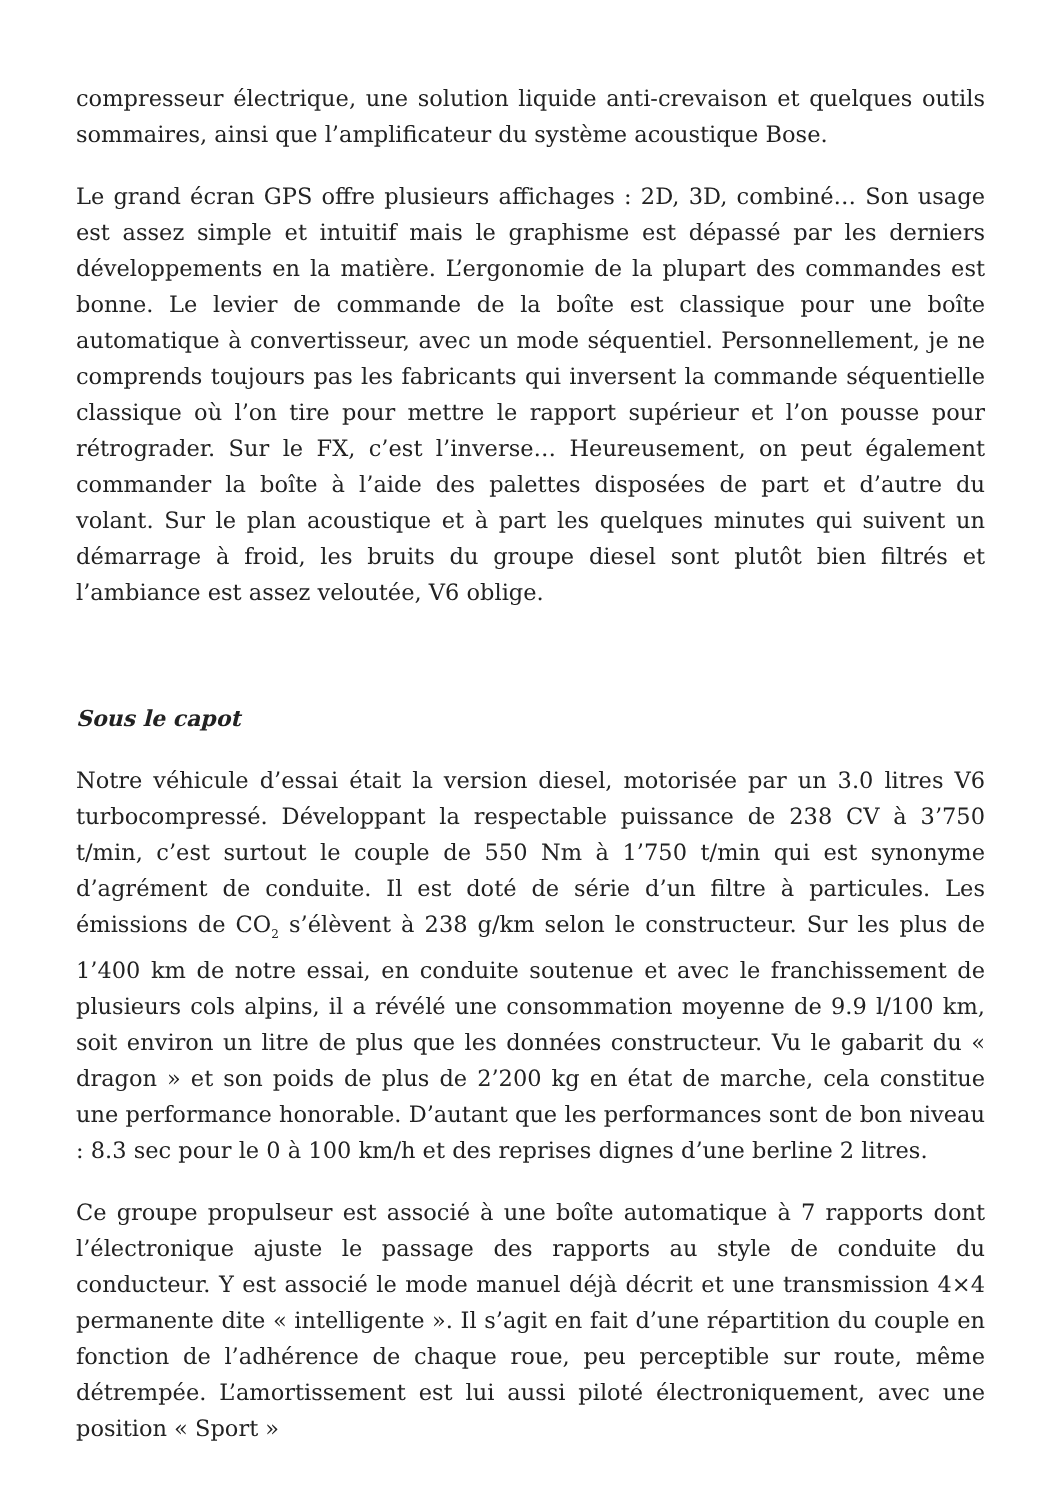compresseur électrique, une solution liquide anti-crevaison et quelques outils sommaires, ainsi que l’amplificateur du système acoustique Bose.
Le grand écran GPS offre plusieurs affichages : 2D, 3D, combiné… Son usage est assez simple et intuitif mais le graphisme est dépassé par les derniers développements en la matière. L’ergonomie de la plupart des commandes est bonne. Le levier de commande de la boîte est classique pour une boîte automatique à convertisseur, avec un mode séquentiel. Personnellement, je ne comprends toujours pas les fabricants qui inversent la commande séquentielle classique où l’on tire pour mettre le rapport supérieur et l’on pousse pour rétrograder. Sur le FX, c’est l’inverse… Heureusement, on peut également commander la boîte à l’aide des palettes disposées de part et d’autre du volant. Sur le plan acoustique et à part les quelques minutes qui suivent un démarrage à froid, les bruits du groupe diesel sont plutôt bien filtrés et l’ambiance est assez veloutée, V6 oblige.
Sous le capot
Notre véhicule d’essai était la version diesel, motorisée par un 3.0 litres V6 turbocompressé. Développant la respectable puissance de 238 CV à 3’750 t/min, c’est surtout le couple de 550 Nm à 1’750 t/min qui est synonyme d’agrément de conduite. Il est doté de série d’un filtre à particules. Les émissions de CO<sub>2</sub> s’élèvent à 238 g/km selon le constructeur. Sur les plus de 1’400 km de notre essai, en conduite soutenue et avec le franchissement de plusieurs cols alpins, il a révélé une consommation moyenne de 9.9 l/100 km, soit environ un litre de plus que les données constructeur. Vu le gabarit du « dragon » et son poids de plus de 2’200 kg en état de marche, cela constitue une performance honorable. D’autant que les performances sont de bon niveau : 8.3 sec pour le 0 à 100 km/h et des reprises dignes d’une berline 2 litres.
Ce groupe propulseur est associé à une boîte automatique à 7 rapports dont l’électronique ajuste le passage des rapports au style de conduite du conducteur. Y est associé le mode manuel déjà décrit et une transmission 4×4 permanente dite « intelligente ». Il s’agit en fait d’une répartition du couple en fonction de l’adhérence de chaque roue, peu perceptible sur route, même détrempée. L’amortissement est lui aussi piloté électroniquement, avec une position « Sport »